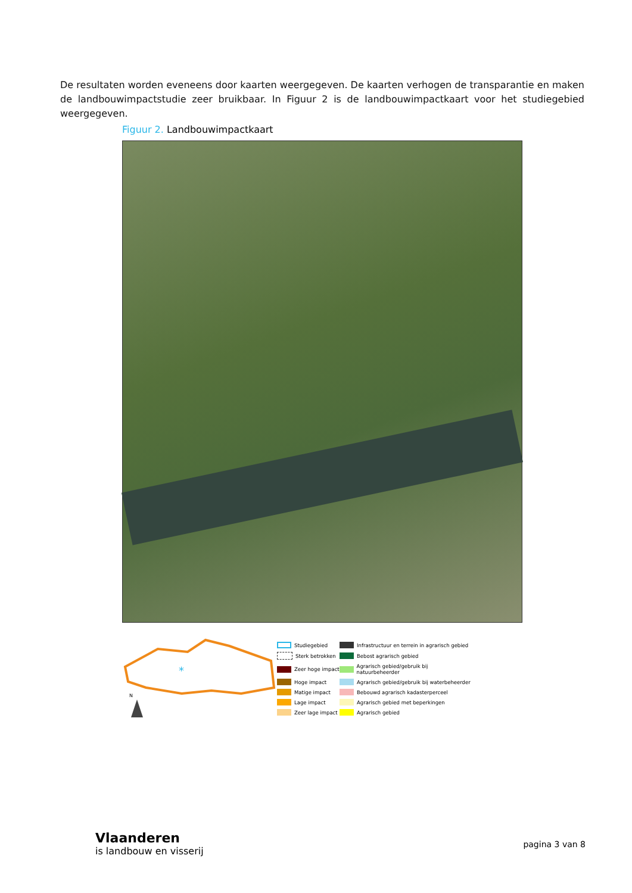De resultaten worden eveneens door kaarten weergegeven. De kaarten verhogen de transparantie en maken de landbouwimpactstudie zeer bruikbaar. In Figuur 2 is de landbouwimpactkaart voor het studiegebied weergegeven.
Figuur 2. Landbouwimpactkaart
*
N
Studiegebied
Infrastructuur en terrein in agrarisch gebied
Sterk betrokken
Bebost agrarisch gebied
Zeer hoge impact
Agrarisch gebied/gebruik bij natuurbeheerder
Hoge impact
Agrarisch gebied/gebruik bij waterbeheerder
Matige impact
Bebouwd agrarisch kadasterperceel
Lage impact
Agrarisch gebied met beperkingen
Zeer lage impact
Agrarisch gebied
Vlaanderen
is landbouw en visserij
pagina 3 van 8